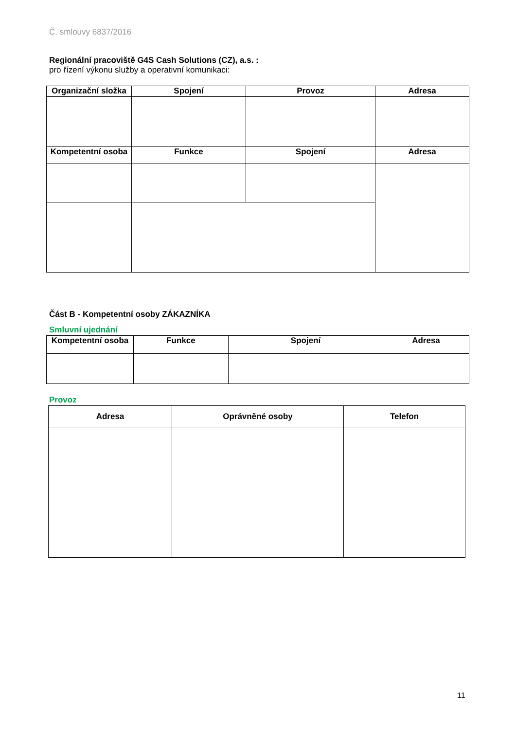Č. smlouvy 6837/2016
Regionální pracoviště G4S Cash Solutions (CZ), a.s. :
pro řízení výkonu služby a operativní komunikaci:
| Organizační složka | Spojení | Provoz | Adresa |
| --- | --- | --- | --- |
| Kompetentní osoba | Funkce | Spojení | Adresa |
Část B - Kompetentní osoby ZÁKAZNÍKA
Smluvní ujednání
| Kompetentní osoba | Funkce | Spojení | Adresa |
| --- | --- | --- | --- |
Provoz
| Adresa | Oprávněné osoby | Telefon |
| --- | --- | --- |
11